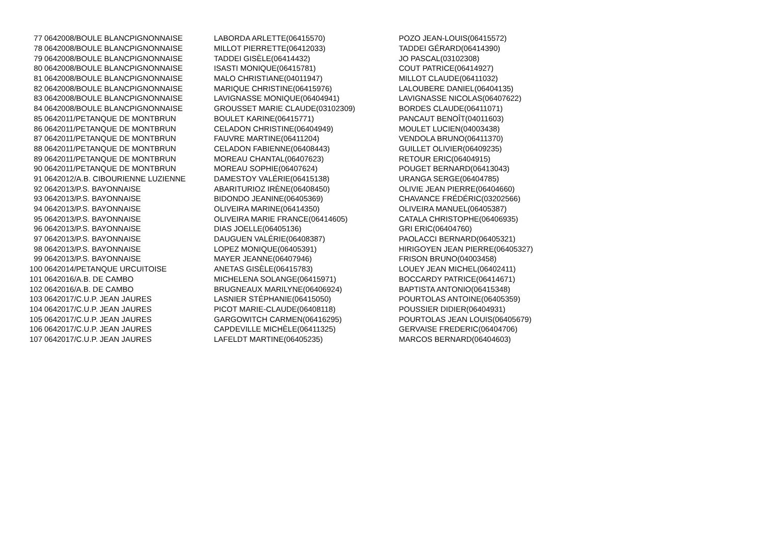| 77 | 0642008/BOULE BLANCPIGNONNAISE | LABORDA ARLETTE(06415570) | POZO JEAN-LOUIS(06415572) |
| 78 | 0642008/BOULE BLANCPIGNONNAISE | MILLOT PIERRETTE(06412033) | TADDEI GÉRARD(06414390) |
| 79 | 0642008/BOULE BLANCPIGNONNAISE | TADDEI GISÈLE(06414432) | JO PASCAL(03102308) |
| 80 | 0642008/BOULE BLANCPIGNONNAISE | ISASTI MONIQUE(06415781) | COUT PATRICE(06414927) |
| 81 | 0642008/BOULE BLANCPIGNONNAISE | MALO CHRISTIANE(04011947) | MILLOT CLAUDE(06411032) |
| 82 | 0642008/BOULE BLANCPIGNONNAISE | MARIQUE CHRISTINE(06415976) | LALOUBERE DANIEL(06404135) |
| 83 | 0642008/BOULE BLANCPIGNONNAISE | LAVIGNASSE MONIQUE(06404941) | LAVIGNASSE NICOLAS(06407622) |
| 84 | 0642008/BOULE BLANCPIGNONNAISE | GROUSSET MARIE CLAUDE(03102309) | BORDES CLAUDE(06411071) |
| 85 | 0642011/PETANQUE DE MONTBRUN | BOULET KARINE(06415771) | PANCAUT BENOÎT(04011603) |
| 86 | 0642011/PETANQUE DE MONTBRUN | CELADON CHRISTINE(06404949) | MOULET LUCIEN(04003438) |
| 87 | 0642011/PETANQUE DE MONTBRUN | FAUVRE MARTINE(06411204) | VENDOLA BRUNO(06411370) |
| 88 | 0642011/PETANQUE DE MONTBRUN | CELADON FABIENNE(06408443) | GUILLET OLIVIER(06409235) |
| 89 | 0642011/PETANQUE DE MONTBRUN | MOREAU CHANTAL(06407623) | RETOUR ERIC(06404915) |
| 90 | 0642011/PETANQUE DE MONTBRUN | MOREAU SOPHIE(06407624) | POUGET BERNARD(06413043) |
| 91 | 0642012/A.B. CIBOURIENNE LUZIENNE | DAMESTOY VALÉRIE(06415138) | URANGA SERGE(06404785) |
| 92 | 0642013/P.S. BAYONNAISE | ABARITURIOZ IRÈNE(06408450) | OLIVIE JEAN PIERRE(06404660) |
| 93 | 0642013/P.S. BAYONNAISE | BIDONDO JEANINE(06405369) | CHAVANCE FRÉDÉRIC(03202566) |
| 94 | 0642013/P.S. BAYONNAISE | OLIVEIRA MARINE(06414350) | OLIVEIRA MANUEL(06405387) |
| 95 | 0642013/P.S. BAYONNAISE | OLIVEIRA MARIE FRANCE(06414605) | CATALA CHRISTOPHE(06406935) |
| 96 | 0642013/P.S. BAYONNAISE | DIAS JOELLE(06405136) | GRI ERIC(06404760) |
| 97 | 0642013/P.S. BAYONNAISE | DAUGUEN VALÉRIE(06408387) | PAOLACCI BERNARD(06405321) |
| 98 | 0642013/P.S. BAYONNAISE | LOPEZ MONIQUE(06405391) | HIRIGOYEN JEAN PIERRE(06405327) |
| 99 | 0642013/P.S. BAYONNAISE | MAYER JEANNE(06407946) | FRISON BRUNO(04003458) |
| 100 | 0642014/PETANQUE URCUITOISE | ANETAS GISÈLE(06415783) | LOUEY JEAN MICHEL(06402411) |
| 101 | 0642016/A.B. DE CAMBO | MICHELENA SOLANGE(06415971) | BOCCARDY PATRICE(06414671) |
| 102 | 0642016/A.B. DE CAMBO | BRUGNEAUX MARILYNE(06406924) | BAPTISTA ANTONIO(06415348) |
| 103 | 0642017/C.U.P. JEAN JAURES | LASNIER STÉPHANIE(06415050) | POURTOLAS ANTOINE(06405359) |
| 104 | 0642017/C.U.P. JEAN JAURES | PICOT MARIE-CLAUDE(06408118) | POUSSIER DIDIER(06404931) |
| 105 | 0642017/C.U.P. JEAN JAURES | GARGOWITCH CARMEN(06416295) | POURTOLAS JEAN LOUIS(06405679) |
| 106 | 0642017/C.U.P. JEAN JAURES | CAPDEVILLE MICHÈLE(06411325) | GERVAISE FREDERIC(06404706) |
| 107 | 0642017/C.U.P. JEAN JAURES | LAFELDT MARTINE(06405235) | MARCOS BERNARD(06404603) |